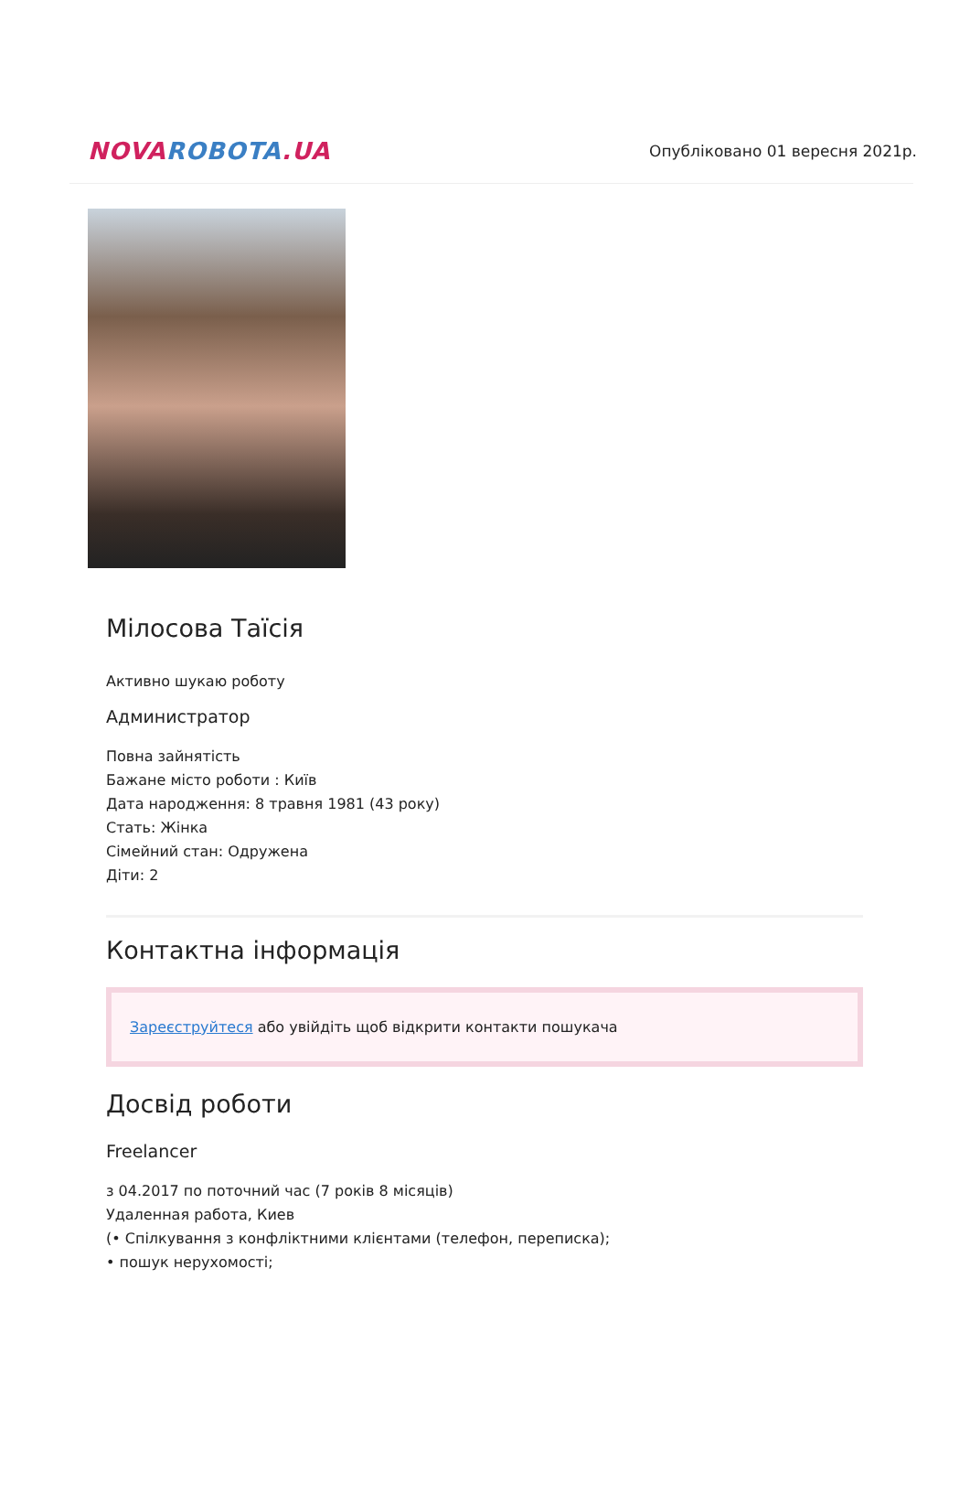NOVA ROBOTA.UA
Опубліковано 01 вересня 2021р.
Мілосова Таїсія
Активно шукаю роботу
Администратор
Повна зайнятість
Бажане місто роботи : Київ
Дата народження: 8 травня 1981 (43 року)
Стать: Жінка
Сімейний стан: Одружена
Діти: 2
Контактна інформація
Зареєструйтеся або увійдіть щоб відкрити контакти пошукача
Досвід роботи
Freelancer
з 04.2017 по поточний час (7 років 8 місяців)
Удаленная работа, Киев
(• Спілкування з конфліктними клієнтами (телефон, переписка);
• пошук нерухомості;